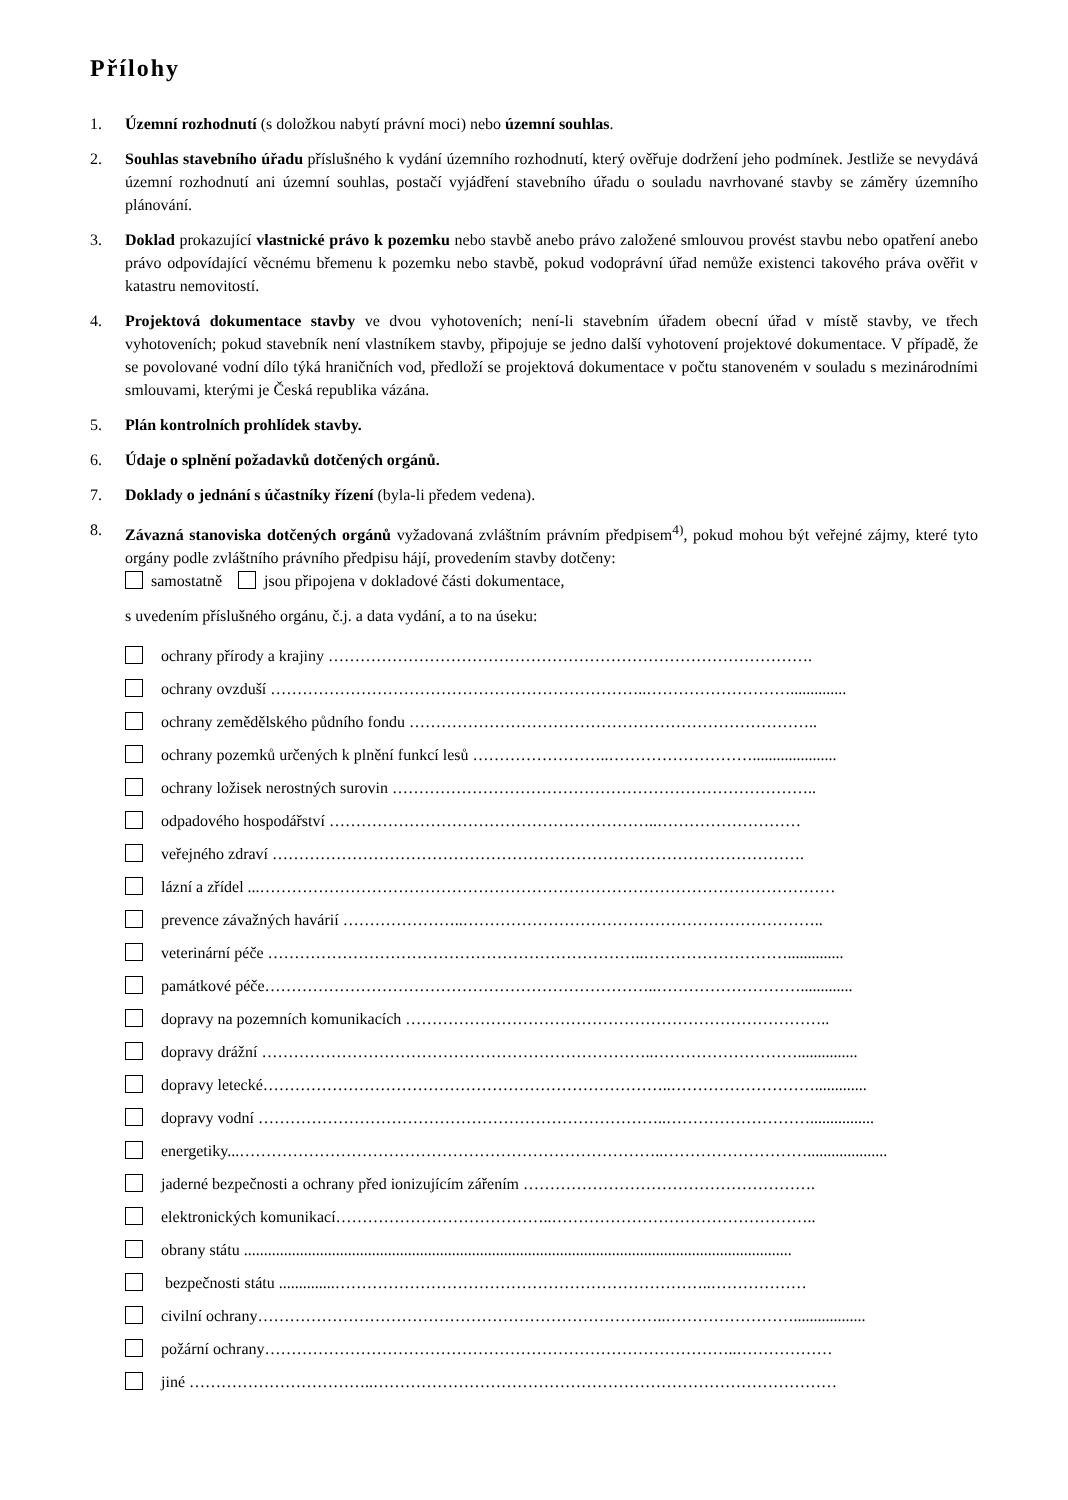Přílohy
1. Územní rozhodnutí (s doložkou nabytí právní moci) nebo územní souhlas.
2. Souhlas stavebního úřadu příslušného k vydání územního rozhodnutí, který ověřuje dodržení jeho podmínek. Jestliže se nevydává územní rozhodnutí ani územní souhlas, postačí vyjádření stavebního úřadu o souladu navrhované stavby se záměry územního plánování.
3. Doklad prokazující vlastnické právo k pozemku nebo stavbě anebo právo založené smlouvou provést stavbu nebo opatření anebo právo odpovídající věcnému břemenu k pozemku nebo stavbě, pokud vodoprávní úřad nemůže existenci takového práva ověřit v katastru nemovitostí.
4. Projektová dokumentace stavby ve dvou vyhotoveních; není-li stavebním úřadem obecní úřad v místě stavby, ve třech vyhotoveních; pokud stavebník není vlastníkem stavby, připojuje se jedno další vyhotovení projektové dokumentace. V případě, že se povolované vodní dílo týká hraničních vod, předloží se projektová dokumentace v počtu stanoveném v souladu s mezinárodními smlouvami, kterými je Česká republika vázána.
5. Plán kontrolních prohlídek stavby.
6. Údaje o splnění požadavků dotčených orgánů.
7. Doklady o jednání s účastníky řízení (byla-li předem vedena).
8. Závazná stanoviska dotčených orgánů vyžadovaná zvláštním právním předpisem<sup>4)</sup>, pokud mohou být veřejné zájmy, které tyto orgány podle zvláštního právního předpisu hájí, provedením stavby dotčeny:
samostatně jsou připojena v dokladové části dokumentace,
s uvedením příslušného orgánu, č.j. a data vydání, a to na úseku:
ochrany přírody a krajiny ……………………………………………………………………………….
ochrany ovzduší ……………………………………………………………..………………………..............
ochrany zemědělského půdního fondu …………………………………………………………………..
ochrany pozemků určených k plnění funkcí lesů ……………………..……………………….....................
ochrany ložisek nerostných surovin ……………………………………………………………………..
odpadového hospodářství ……………………………………………………..………………………
veřejného zdraví ……………………………………………………………………………………….
lázní a zřídel ...………………………………………………………………………………………………
prevence závažných havárií …………………..…………………………………………………………..
veterinární péče ……………………………………………………………..………………………..............
památkové péče………………………………………………………………..……………………….............
dopravy na pozemních komunikacích ……………………………………………………………………..
dopravy drážní ………………………………………………………………..………………………...............
dopravy letecké…………………………………………………………………..……………………….............
dopravy vodní …………………………………………………………………..………………………................
energetiky...……………………………………………………………………..………………………....................
jaderné bezpečnosti a ochrany před ionizujícím zářením ……………………………………………….
elektronických komunikací…………………………………..…………………………………………..
obrany státu .........................................................................................................................................
bezpečnosti státu ..............……………………………………………………………..………………
civilní ochrany…………………………………………………………………..……………………..................
požární ochrany……………………………………………………………………………..………………
jiné ……………………………..……………………………………………………………………………